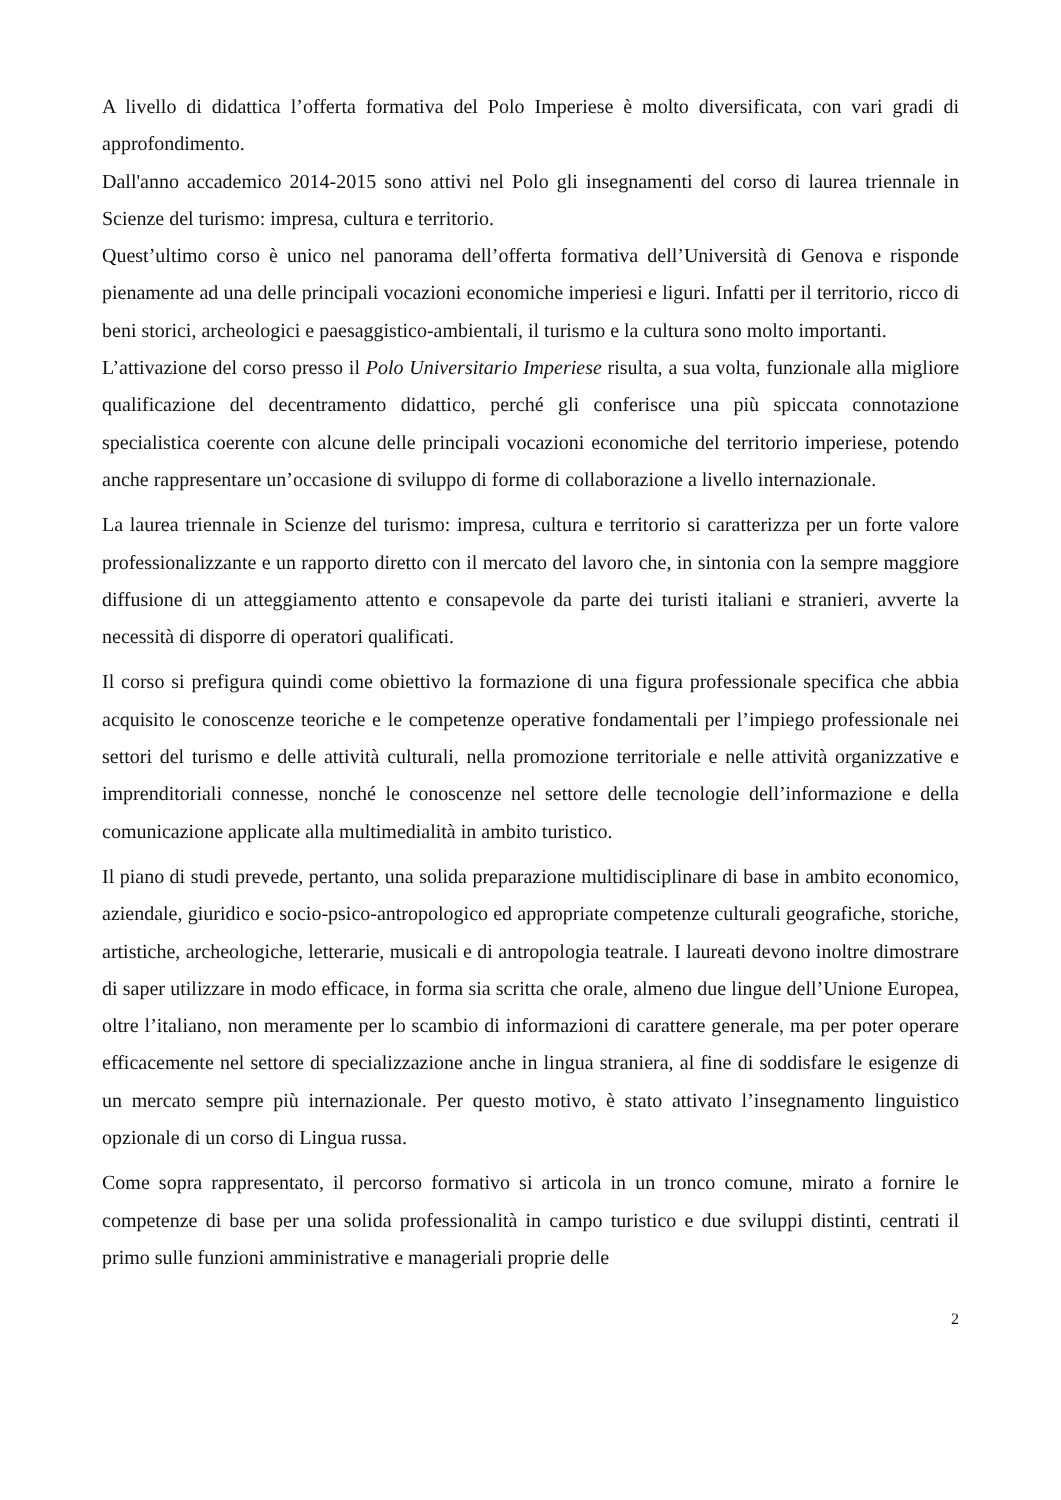A livello di didattica l’offerta formativa del Polo Imperiese è molto diversificata, con vari gradi di approfondimento.
Dall'anno accademico 2014-2015 sono attivi nel Polo gli insegnamenti del corso di laurea triennale in Scienze del turismo: impresa, cultura e territorio.
Quest’ultimo corso è unico nel panorama dell’offerta formativa dell’Università di Genova e risponde pienamente ad una delle principali vocazioni economiche imperiesi e liguri. Infatti per il territorio, ricco di beni storici, archeologici e paesaggistico-ambientali, il turismo e la cultura sono molto importanti.
L’attivazione del corso presso il Polo Universitario Imperiese risulta, a sua volta, funzionale alla migliore qualificazione del decentramento didattico, perché gli conferisce una più spiccata connotazione specialistica coerente con alcune delle principali vocazioni economiche del territorio imperiese, potendo anche rappresentare un’occasione di sviluppo di forme di collaborazione a livello internazionale.
La laurea triennale in Scienze del turismo: impresa, cultura e territorio si caratterizza per un forte valore professionalizzante e un rapporto diretto con il mercato del lavoro che, in sintonia con la sempre maggiore diffusione di un atteggiamento attento e consapevole da parte dei turisti italiani e stranieri, avverte la necessità di disporre di operatori qualificati.
Il corso si prefigura quindi come obiettivo la formazione di una figura professionale specifica che abbia acquisito le conoscenze teoriche e le competenze operative fondamentali per l’impiego professionale nei settori del turismo e delle attività culturali, nella promozione territoriale e nelle attività organizzative e imprenditoriali connesse, nonché le conoscenze nel settore delle tecnologie dell’informazione e della comunicazione applicate alla multimedialità in ambito turistico.
Il piano di studi prevede, pertanto, una solida preparazione multidisciplinare di base in ambito economico, aziendale, giuridico e socio-psico-antropologico ed appropriate competenze culturali geografiche, storiche, artistiche, archeologiche, letterarie, musicali e di antropologia teatrale. I laureati devono inoltre dimostrare di saper utilizzare in modo efficace, in forma sia scritta che orale, almeno due lingue dell’Unione Europea, oltre l’italiano, non meramente per lo scambio di informazioni di carattere generale, ma per poter operare efficacemente nel settore di specializzazione anche in lingua straniera, al fine di soddisfare le esigenze di un mercato sempre più internazionale. Per questo motivo, è stato attivato l’insegnamento linguistico opzionale di un corso di Lingua russa.
Come sopra rappresentato, il percorso formativo si articola in un tronco comune, mirato a fornire le competenze di base per una solida professionalità in campo turistico e due sviluppi distinti, centrati il primo sulle funzioni amministrative e manageriali proprie delle
2